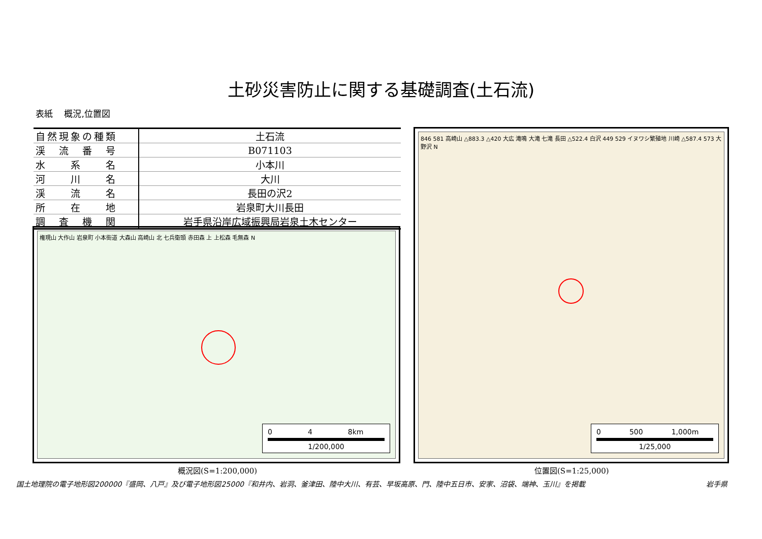土砂災害防止に関する基礎調査(土石流)
表紙　 概況,位置図
| 自然現象の種類 | 土石流 |
| 渓 流 番 号 | B071103 |
| 水 系 名 | 小本川 |
| 河 川 名 | 大川 |
| 渓 流 名 | 長田の沢2 |
| 所 在 地 | 岩泉町大川長田 |
| 調 査 機 関 | 岩手県沿岸広域振興局岩泉土木センター |
権現山 大作山 岩泉町 小本街道 大森山 高崎山 北 七兵衛頭 赤田森 上 上松森 毛無森 N
0　　　　　4　　　　　8km
1/200,000
846 581 高崎山 △883.3 △420 大広 滝鳴 大滝 七滝 長田 △522.4 白沢 449 529 イヌワシ繁殖地 川崎 △587.4 573 大野沢 N
0　　　　500　　　　1,000m
1/25,000
概況図(S=1:200,000) 位置図(S=1:25,000)
国土地理院の電子地形図200000『盛岡、八戸』及び電子地形図25000『和井内、岩洞、釜津田、陸中大川、有芸、早坂高原、門、陸中五日市、安家、沼袋、端神、玉川』を掲載 岩手県